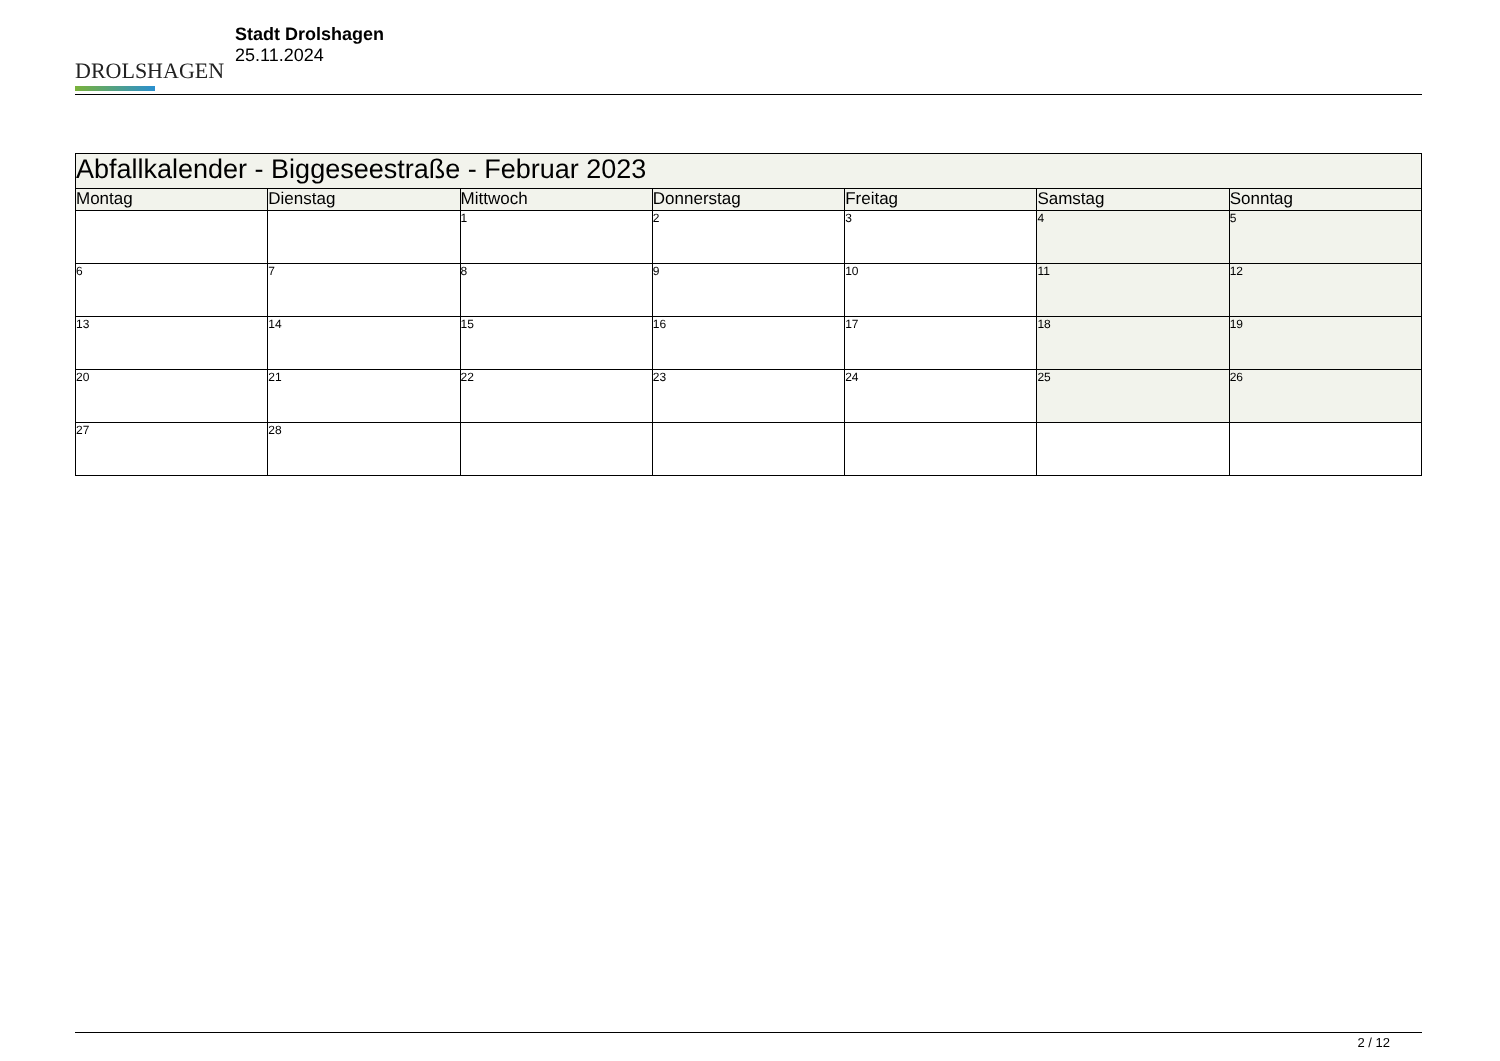DROLSHAGEN
Stadt Drolshagen
25.11.2024
| Abfallkalender - Biggeseestraße - Februar 2023 | | | | | | |
| --- | --- | --- | --- | --- | --- | --- |
| Montag | Dienstag | Mittwoch | Donnerstag | Freitag | Samstag | Sonntag |
| | | 1 | 2 | 3 | 4 | 5 |
| 6 | 7 | 8 | 9 | 10 | 11 | 12 |
| 13 | 14 | 15 | 16 | 17 | 18 | 19 |
| 20 | 21 | 22 | 23 | 24 | 25 | 26 |
| 27 | 28 | | | | | |
2 / 12